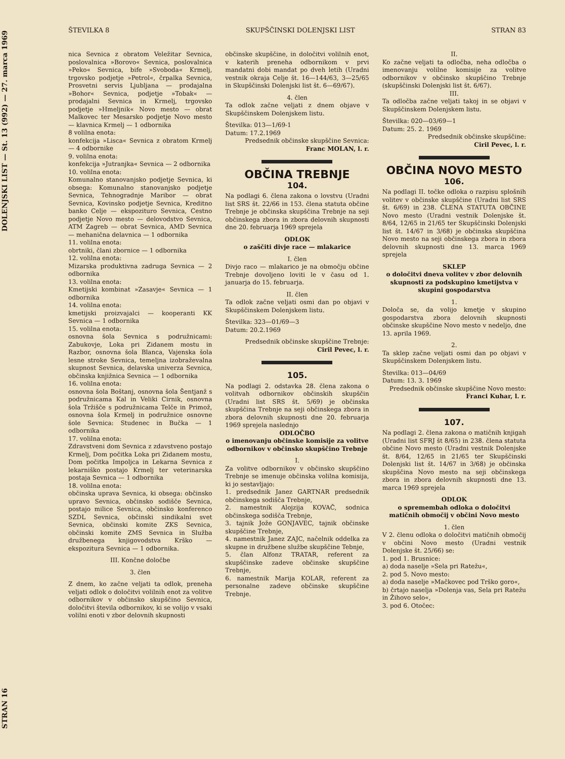DOLENJSKI LIST — St. 13 (992) — 27. marca 1969
STRAN 16
ŠTEVILKA 8 SKUPŠČINSKI DOLENJSKI LIST STRAN 83
nica Sevnica z obratom Veležitar Sevnica, poslovalnica »Borovo« Sevnica, poslovalnica »Peko« Sevnica, bife »Svoboda« Krmelj, trgovsko podjetje »Petrol«, črpalka Sevnica, Prosvetni servis Ljubljana — prodajalna »Bohor« Sevnica, podjetje »Tobak« — prodajalni Sevnica in Krmelj, trgovsko podjetje »Hmeljnik« Novo mesto — obrat Malkovec ter Mesarsko podjetje Novo mesto — klavnica Krmelj — 1 odbornika
8 volilna enota:
konfekcija »Lisca« Sevnica z obratom Krmelj — 4 odbornike
9. volilna enota:
konfekcija »Jutranjka« Sevnica — 2 odbornika
10. volilna enota:
Komunalno stanovanjsko podjetje Sevnica, ki obsega: Komunalno stanovanjsko podjetje Sevnica, Tehnogradnje Maribor — obrat Sevnica, Kovinsko podjetje Sevnica, Kreditno banko Celje — ekspozituro Sevnica, Cestno podjetje Novo mesto — delovodstvo Sevnica, ATM Zagreb — obrat Sevnica, AMD Sevnica — mehanična delavnica — 1 odbornika
11. volilna enota:
obrtniki, člani zbornice — 1 odbornika
12. volilna enota:
Mizarska produktivna zadruga Sevnica — 2 odbornika
13. volilna enota:
Kmetijski kombinat »Zasavje« Sevnica — 1 odbornika
14. volilna enota:
kmetijski proizvajalci — kooperanti KK Sevnica — 1 odbornika
15. volilna enota:
osnovna šola Sevnica s podružnicami: Zabukovje, Loka pri Zidanem mostu in Razbor, osnovna šola Blanca, Vajenska šola lesne stroke Sevnica, temeljna izobraževalna skupnost Sevnica, delavska univerza Sevnica, občinska knjižnica Sevnica — 1 odbornika
16. volilna enota:
osnovna šola Boštanj, osnovna šola Šentjanž s podružnicama Kal in Veliki Cirnik, osnovna šola Tržišče s podružnicama Telče in Primož, osnovna šola Krmelj in podružnice osnovne šole Sevnica: Studenec in Bučka — 1 odbornika
17. volilna enota:
Zdravstveni dom Sevnica z zdavstveno postajo Krmelj, Dom počitka Loka pri Zidanem mostu, Dom počitka Impoljca in Lekarna Sevnica z lekarniško postajo Krmelj ter veterinarska postaja Sevnica — 1 odbornika
18. volilna enota:
občinska uprava Sevnica, ki obsega: občinsko upravo Sevnica, občinsko sodišče Sevnica, postajo milice Sevnica, občinsko konferenco SZDL Sevnica, občinski sindikalni svet Sevnica, občinski komite ZKS Sevnica, občinski komite ZMS Sevnica in Služba družbenega knjigovodstva Krško — ekspozitura Sevnica — 1 odbornika.
III. Končne določbe
3. člen
Z dnem, ko začne veljati ta odlok, preneha veljati odlok o določitvi volilnih enot za volitve odbornikov v občinsko skupščino Sevnica, določitvi števila odbornikov, ki se volijo v vsaki volilni enoti v zbor delovnih skupnosti
občinske skupščine, in določitvi volilnih enot, v katerih preneha odbornikom v prvi mandatni dobi mandat po dveh letih (Uradni vestnik okraja Celje št. 16—144/63, 3—25/65 in Skupščinski Dolenjski list št. 6—69/67).
4. člen
Ta odlok začne veljati z dnem objave v Skupščinskem Dolenjskem listu.
Številka: 013—1/69-1
Datum: 17.2.1969
Predsednik občinske skupščine Sevnica:
Franc MOLAN, l. r.
OBČINA TREBNJE
104.
Na podlagi 6. člena zakona o lovstvu (Uradni list SRS št. 22/66 in 153. člena statuta občine Trebnje je občinska skupščina Trebnje na seji občinskega zbora in zbora delovnih skupnosti dne 20. februarja 1969 sprejela
ODLOK
o zaščiti divje race — mlakarice
I. člen
Divjo raco — mlakarico je na območju občine Trebnje dovoljeno loviti le v času od 1. januarja do 15. februarja.
II. člen
Ta odlok začne veljati osmi dan po objavi v Skupščinskem Dolenjskem listu.
Številka: 323—01/69—3
Datum: 20.2.1969
Predsednik občinske skupščine Trebnje:
Ciril Pevec, l. r.
105.
Na podlagi 2. odstavka 28. člena zakona o volitvah odbornikov občinskih skupščin (Uradni list SRS št. 5/69) je občinska skupščina Trebnje na seji občinskega zbora in zbora delovnih skupnosti dne 20. februarja 1969 sprejela naslednjo
ODLOČBO
o imenovanju občinske komisije za volitve odbornikov v občinsko skupščino Trebnje
I.
Za volitve odbornikov v občinsko skupščino Trebnje se imenuje občinska volilna komisija, ki jo sestavljajo:
1. predsednik Janez GARTNAR predsednik občinskega sodišča Trebnje,
2. namestnik Alojzija KOVAČ, sodnica občinskega sodišča Trebnje,
3. tajnik Jože GONJAVEC, tajnik občinske skupščine Trebnje,
4. namestnik Janez ZAJC, načelnik oddelka za skupne in družbene službe skupščine Tebnje,
5. član Alfonz TRATAR, referent za skupščinske zadeve občinske skupščine Trebnje,
6. namestnik Marija KOLAR, referent za personalne zadeve občinske skupščine Trebnje.
II.
Ko začne veljati ta odločba, neha odločba o imenovanju volilne komisije za volitve odbornikov v občinsko skupščino Trebnje (skupščinski Dolenjski list št. 6/67).
III.
Ta odločba začne veljati takoj in se objavi v Skupščinskem Dolenjskem listu.
Številka: 020—03/69—1
Datum: 25. 2. 1969
Predsednik občinske skupščine:
Ciril Pevec, l. r.
OBČINA NOVO MESTO
106.
Na podlagi II. točke odloka o razpisu splošnih volitev v občinske skupščine (Uradni list SRS št. 6/69) in 238. ČLENA STATUTA OBČINE Novo mesto (Uradni vestnik Dolenjske št. 8/64, 12/65 in 21/65 ter Skupščinski Dolenjski list št. 14/67 in 3/68) je občinska skupščina Novo mesto na seji občinskega zbora in zbora delovnih skupnosti dne 13. marca 1969 sprejela
SKLEP
o določitvi dneva volitev v zbor delovnih skupnosti za podskupino kmetijstva v skupini gospodarstva
1.
Določa se, da volijo kmetje v skupino gospodarstva zbora delovnih skupnosti občinske skupščine Novo mesto v nedeljo, dne 13. aprila 1969.
2.
Ta sklep začne veljati osmi dan po objavi v Skupščinskem Dolenjskem listu.
Številka: 013—04/69
Datum: 13. 3. 1969
Predsednik občinske skupščine Novo mesto:
Franci Kuhar, l. r.
107.
Na podlagi 2. člena zakona o matičnih knjigah (Uradni list SFRJ št 8/65) in 238. člena statuta občine Novo mesto (Uradni vestnik Dolenjske št. 8/64, 12/65 in 21/65 ter Skupščinski Dolenjski list št. 14/67 in 3/68) je občinska skupščina Novo mesto na seji občinskega zbora in zbora delovnih skupnosti dne 13. marca 1969 sprejela
ODLOK
o spremembah odloka o določitvi matičnih območij v občini Novo mesto
1. člen
V 2. členu odloka o določitvi matičnih območij v občini Novo mesto (Uradni vestnik Dolenjske št. 25/66) se:
1. pod 1. Brusnice:
a) doda naselje »Sela pri Ratežu«,
2. pod 5. Novo mesto:
a) doda naselje »Mačkovec pod Trško goro«,
b) črtajo naselja »Dolenja vas, Sela pri Ratežu in Žihovo selo«,
3. pod 6. Otočec: